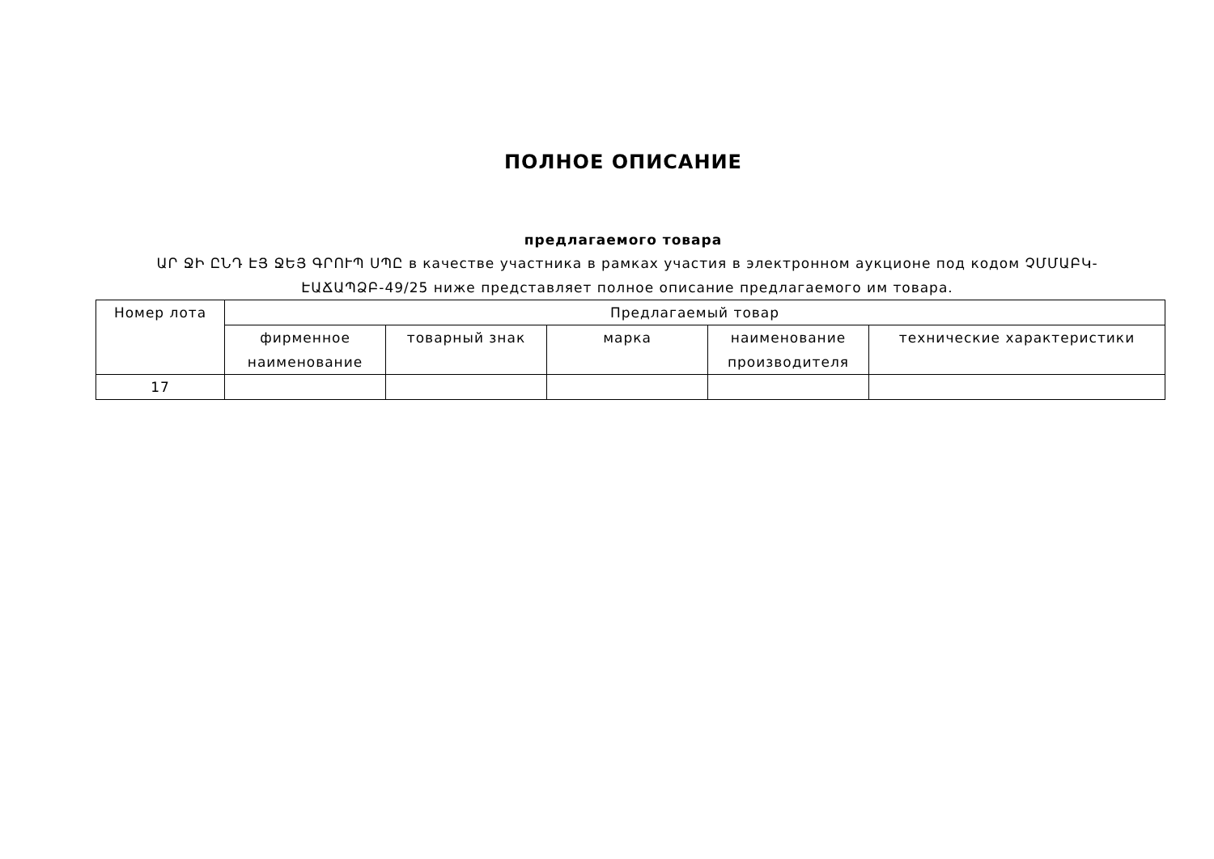ПОЛНОЕ ОПИСАНИЕ
предлагаемого товара
ԱՐ ՋԻ ԸՆԴ ԷՅ ՋԵՅ ԳՐՈՒՊ ՍՊԸ в качестве участника в рамках участия в электронном аукционе под кодом ՉՄՄԱԲԿ-ԷԱՃԱՊՁԲ-49/25 ниже представляет полное описание предлагаемого им товара.
| Номер лота | Предлагаемый товар | | | | |
| --- | --- | --- | --- | --- | --- |
| | фирменное наименование | товарный знак | марка | наименование производителя | технические характеристики |
| 17 | | | | | |